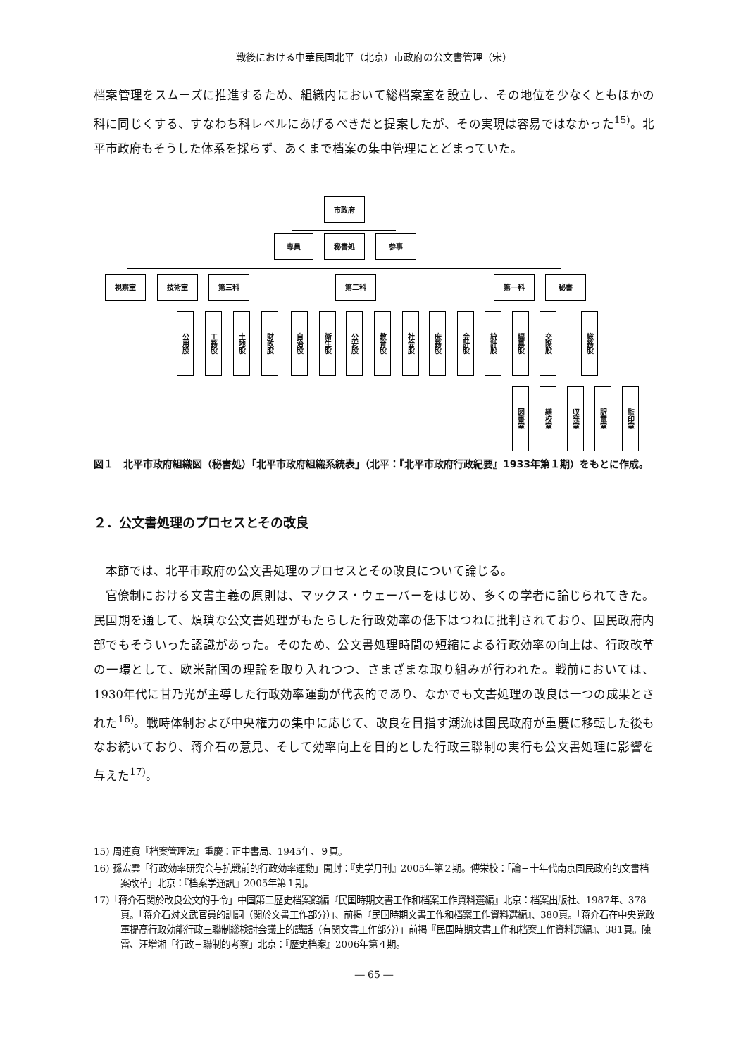戦後における中華民国北平（北京）市政府の公文書管理（宋）
档案管理をスムーズに推進するため、組織内において総档案室を設立し、その地位を少なくともほかの科に同じくする、すなわち科レベルにあげるべきだと提案したが、その実現は容易ではなかった<sup>15)</sup>。北平市政府もそうした体系を採らず、あくまで档案の集中管理にとどまっていた。
市政府
専員 秘書処 参事
視察室 技術室 第三科 第二科 第一科 秘書
公用股
工務股
土地股
財政股
自治股
衛生股
公安股
教育股
社会股
庶務股
会計股
統計股
編纂股
交際股
総務股
図書室
繕校室
収発室
訳電室
監印室
図１　北平市政府組織図（秘書処）「北平市政府組織系統表」（北平：『北平市政府行政紀要』1933年第１期）をもとに作成。
２．公文書処理のプロセスとその改良
本節では、北平市政府の公文書処理のプロセスとその改良について論じる。
官僚制における文書主義の原則は、マックス・ウェーバーをはじめ、多くの学者に論じられてきた。民国期を通して、煩瑣な公文書処理がもたらした行政効率の低下はつねに批判されており、国民政府内部でもそういった認識があった。そのため、公文書処理時間の短縮による行政効率の向上は、行政改革の一環として、欧米諸国の理論を取り入れつつ、さまざまな取り組みが行われた。戦前においては、1930年代に甘乃光が主導した行政効率運動が代表的であり、なかでも文書処理の改良は一つの成果とされた<sup>16)</sup>。戦時体制および中央権力の集中に応じて、改良を目指す潮流は国民政府が重慶に移転した後もなお続いており、蒋介石の意見、そして効率向上を目的とした行政三聯制の実行も公文書処理に影響を与えた<sup>17)</sup>。
15) 周連寛『档案管理法』重慶：正中書局、1945年、９頁。
16) 孫宏雲「行政効率研究会与抗戦前的行政効率運動」開封：『史学月刊』2005年第２期。傅栄校：「論三十年代南京国民政府的文書档案改革」北京：『档案学通訊』2005年第１期。
17)「蒋介石関於改良公文的手令」中国第二歴史档案館編『民国時期文書工作和档案工作資料選編』北京：档案出版社、1987年、378頁。「蒋介石対文武官員的訓詞（関於文書工作部分）」、前掲『民国時期文書工作和档案工作資料選編』、380頁。「蒋介石在中央党政軍提高行政効能行政三聯制総検討会議上的講話（有関文書工作部分）」前掲『民国時期文書工作和档案工作資料選編』、381頁。陳雷、汪増湘「行政三聯制的考察」北京：『歴史档案』2006年第４期。
― 65 ―